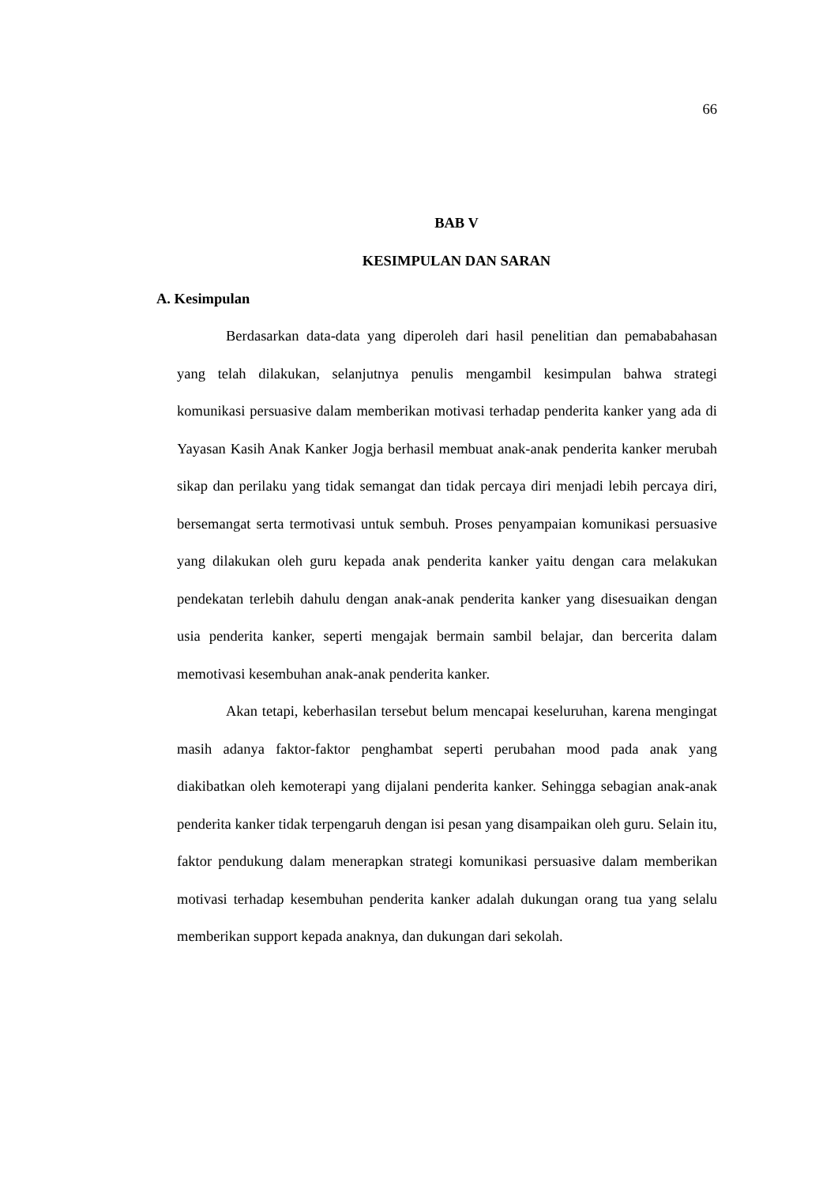66
BAB V
KESIMPULAN DAN SARAN
A. Kesimpulan
Berdasarkan data-data yang diperoleh dari hasil penelitian dan pemababahasan yang telah dilakukan, selanjutnya penulis mengambil kesimpulan bahwa strategi komunikasi persuasive dalam memberikan motivasi terhadap penderita kanker yang ada di Yayasan Kasih Anak Kanker Jogja berhasil membuat anak-anak penderita kanker merubah sikap dan perilaku yang tidak semangat dan tidak percaya diri menjadi lebih percaya diri, bersemangat serta termotivasi untuk sembuh. Proses penyampaian komunikasi persuasive yang dilakukan oleh guru kepada anak penderita kanker yaitu dengan cara melakukan pendekatan terlebih dahulu dengan anak-anak penderita kanker yang disesuaikan dengan usia penderita kanker, seperti mengajak bermain sambil belajar, dan bercerita dalam memotivasi kesembuhan anak-anak penderita kanker.
Akan tetapi, keberhasilan tersebut belum mencapai keseluruhan, karena mengingat masih adanya faktor-faktor penghambat seperti perubahan mood pada anak yang diakibatkan oleh kemoterapi yang dijalani penderita kanker. Sehingga sebagian anak-anak penderita kanker tidak terpengaruh dengan isi pesan yang disampaikan oleh guru. Selain itu, faktor pendukung dalam menerapkan strategi komunikasi persuasive dalam memberikan motivasi terhadap kesembuhan penderita kanker adalah dukungan orang tua yang selalu memberikan support kepada anaknya, dan dukungan dari sekolah.